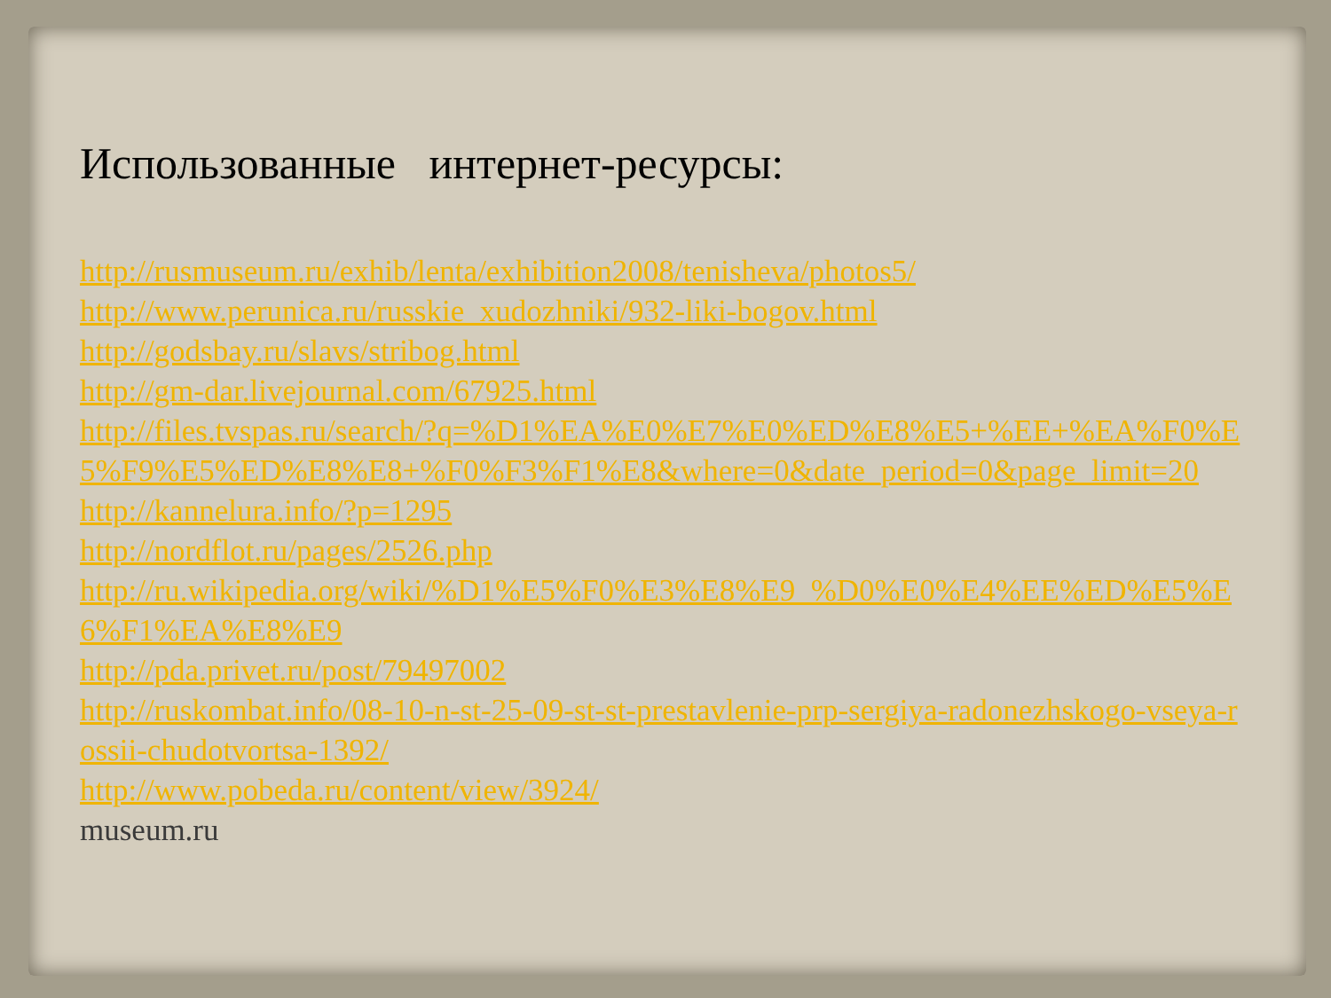Использованные интернет-ресурсы:
http://rusmuseum.ru/exhib/lenta/exhibition2008/tenisheva/photos5/
http://www.perunica.ru/russkie_xudozhniki/932-liki-bogov.html
http://godsbay.ru/slavs/stribog.html
http://gm-dar.livejournal.com/67925.html
http://files.tvspas.ru/search/?q=%D1%EA%E0%E7%E0%ED%E8%E5+%EE+%EA%F0%E5%F9%E5%ED%E8%E8+%F0%F3%F1%E8&where=0&date_period=0&page_limit=20
http://kannelura.info/?p=1295
http://nordflot.ru/pages/2526.php
http://ru.wikipedia.org/wiki/%D1%E5%F0%E3%E8%E9_%D0%E0%E4%EE%ED%E5%E6%F1%EA%E8%E9
http://pda.privet.ru/post/79497002
http://ruskombat.info/08-10-n-st-25-09-st-st-prestavlenie-prp-sergiya-radonezhskogo-vseya-rossii-chudotvortsa-1392/
http://www.pobeda.ru/content/view/3924/
museum.ru